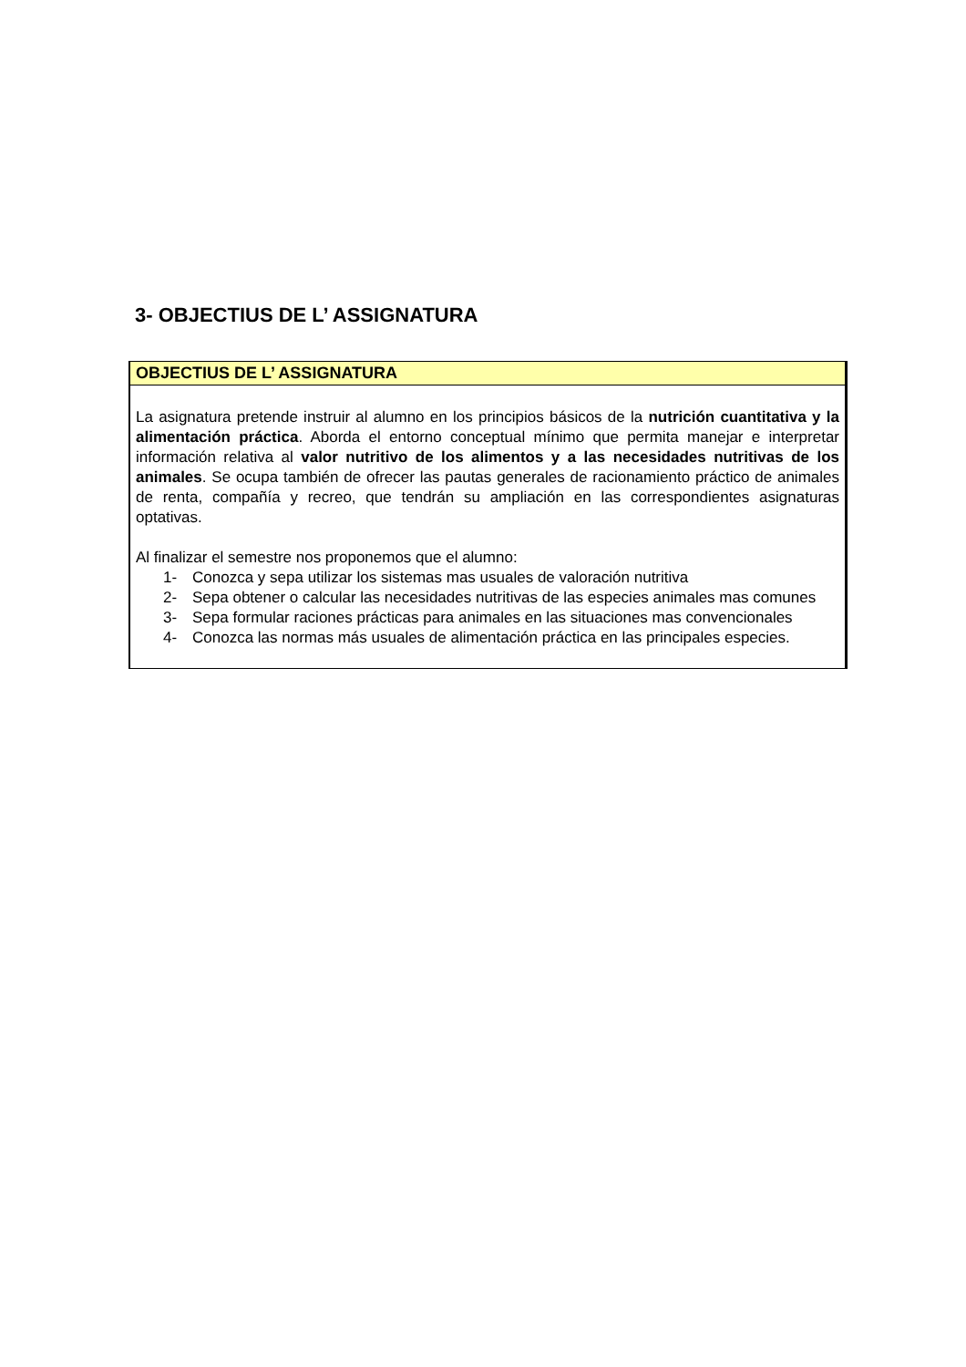3- OBJECTIUS DE L’ ASSIGNATURA
OBJECTIUS DE L’ ASSIGNATURA
La asignatura pretende instruir al alumno en los principios básicos de la nutrición cuantitativa y la alimentación práctica. Aborda el entorno conceptual mínimo que permita manejar e interpretar información relativa al valor nutritivo de los alimentos y a las necesidades nutritivas de los animales. Se ocupa también de ofrecer las pautas generales de racionamiento práctico de animales de renta, compañía y recreo, que tendrán su ampliación en las correspondientes asignaturas optativas.
Al finalizar el semestre nos proponemos que el alumno:
1- Conozca y sepa utilizar los sistemas mas usuales de valoración nutritiva
2- Sepa obtener o calcular las necesidades nutritivas de las especies animales mas comunes
3- Sepa formular raciones prácticas para animales en las situaciones mas convencionales
4- Conozca las normas más usuales de alimentación práctica en las principales especies.